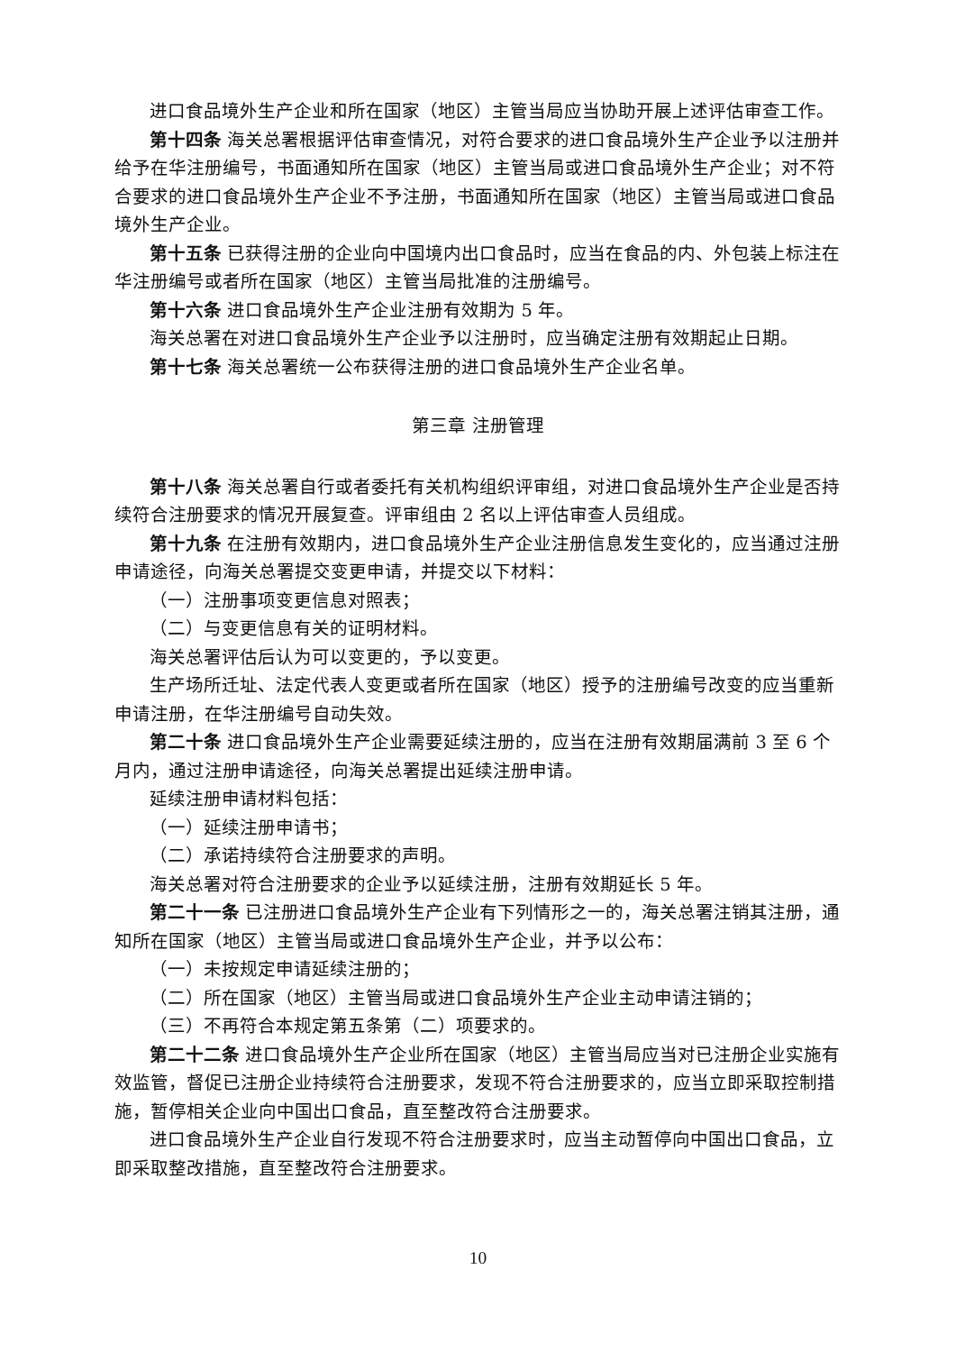进口食品境外生产企业和所在国家（地区）主管当局应当协助开展上述评估审查工作。
第十四条 海关总署根据评估审查情况，对符合要求的进口食品境外生产企业予以注册并给予在华注册编号，书面通知所在国家（地区）主管当局或进口食品境外生产企业；对不符合要求的进口食品境外生产企业不予注册，书面通知所在国家（地区）主管当局或进口食品境外生产企业。
第十五条 已获得注册的企业向中国境内出口食品时，应当在食品的内、外包装上标注在华注册编号或者所在国家（地区）主管当局批准的注册编号。
第十六条 进口食品境外生产企业注册有效期为 5 年。
海关总署在对进口食品境外生产企业予以注册时，应当确定注册有效期起止日期。
第十七条 海关总署统一公布获得注册的进口食品境外生产企业名单。
第三章 注册管理
第十八条 海关总署自行或者委托有关机构组织评审组，对进口食品境外生产企业是否持续符合注册要求的情况开展复查。评审组由 2 名以上评估审查人员组成。
第十九条 在注册有效期内，进口食品境外生产企业注册信息发生变化的，应当通过注册申请途径，向海关总署提交变更申请，并提交以下材料：
（一）注册事项变更信息对照表；
（二）与变更信息有关的证明材料。
海关总署评估后认为可以变更的，予以变更。
生产场所迁址、法定代表人变更或者所在国家（地区）授予的注册编号改变的应当重新申请注册，在华注册编号自动失效。
第二十条 进口食品境外生产企业需要延续注册的，应当在注册有效期届满前 3 至 6 个月内，通过注册申请途径，向海关总署提出延续注册申请。
延续注册申请材料包括：
（一）延续注册申请书；
（二）承诺持续符合注册要求的声明。
海关总署对符合注册要求的企业予以延续注册，注册有效期延长 5 年。
第二十一条 已注册进口食品境外生产企业有下列情形之一的，海关总署注销其注册，通知所在国家（地区）主管当局或进口食品境外生产企业，并予以公布：
（一）未按规定申请延续注册的；
（二）所在国家（地区）主管当局或进口食品境外生产企业主动申请注销的；
（三）不再符合本规定第五条第（二）项要求的。
第二十二条 进口食品境外生产企业所在国家（地区）主管当局应当对已注册企业实施有效监管，督促已注册企业持续符合注册要求，发现不符合注册要求的，应当立即采取控制措施，暂停相关企业向中国出口食品，直至整改符合注册要求。
进口食品境外生产企业自行发现不符合注册要求时，应当主动暂停向中国出口食品，立即采取整改措施，直至整改符合注册要求。
10